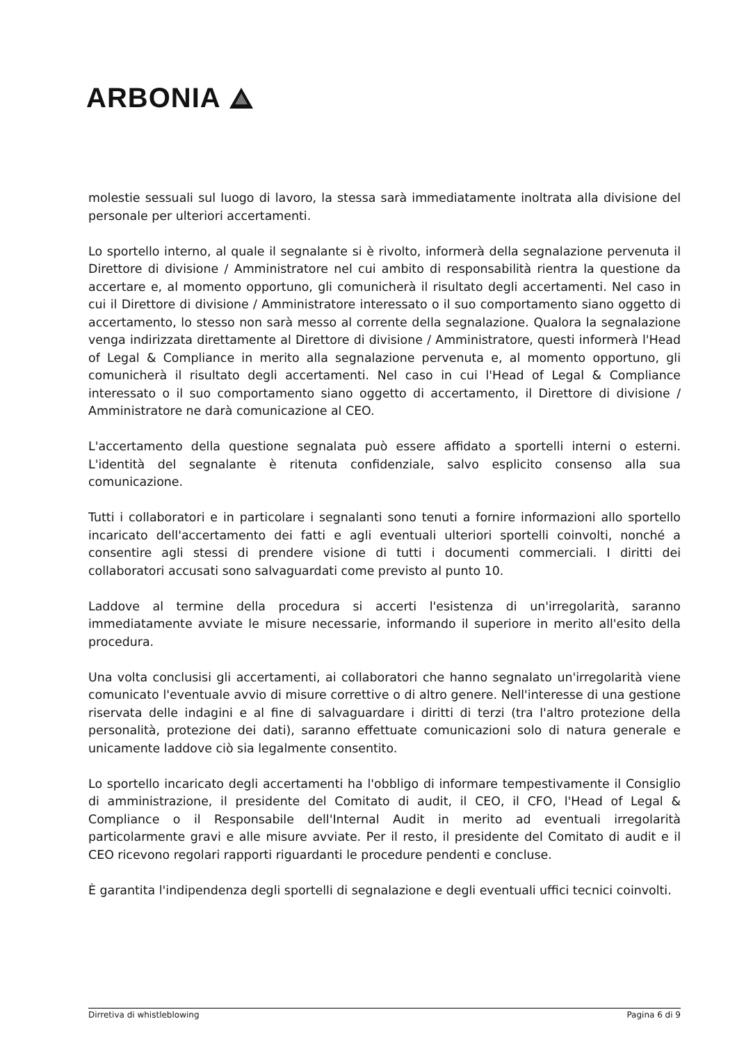ARBONIA
molestie sessuali sul luogo di lavoro, la stessa sarà immediatamente inoltrata alla divisione del personale per ulteriori accertamenti.
Lo sportello interno, al quale il segnalante si è rivolto, informerà della segnalazione pervenuta il Direttore di divisione / Amministratore nel cui ambito di responsabilità rientra la questione da accertare e, al momento opportuno, gli comunicherà il risultato degli accertamenti. Nel caso in cui il Direttore di divisione / Amministratore interessato o il suo comportamento siano oggetto di accertamento, lo stesso non sarà messo al corrente della segnalazione. Qualora la segnalazione venga indirizzata direttamente al Direttore di divisione / Amministratore, questi informerà l'Head of Legal & Compliance in merito alla segnalazione pervenuta e, al momento opportuno, gli comunicherà il risultato degli accertamenti. Nel caso in cui l'Head of Legal & Compliance interessato o il suo comportamento siano oggetto di accertamento, il Direttore di divisione / Amministratore ne darà comunicazione al CEO.
L'accertamento della questione segnalata può essere affidato a sportelli interni o esterni. L'identità del segnalante è ritenuta confidenziale, salvo esplicito consenso alla sua comunicazione.
Tutti i collaboratori e in particolare i segnalanti sono tenuti a fornire informazioni allo sportello incaricato dell'accertamento dei fatti e agli eventuali ulteriori sportelli coinvolti, nonché a consentire agli stessi di prendere visione di tutti i documenti commerciali. I diritti dei collaboratori accusati sono salvaguardati come previsto al punto 10.
Laddove al termine della procedura si accerti l'esistenza di un'irregolarità, saranno immediatamente avviate le misure necessarie, informando il superiore in merito all'esito della procedura.
Una volta conclusisi gli accertamenti, ai collaboratori che hanno segnalato un'irregolarità viene comunicato l'eventuale avvio di misure correttive o di altro genere. Nell'interesse di una gestione riservata delle indagini e al fine di salvaguardare i diritti di terzi (tra l'altro protezione della personalità, protezione dei dati), saranno effettuate comunicazioni solo di natura generale e unicamente laddove ciò sia legalmente consentito.
Lo sportello incaricato degli accertamenti ha l'obbligo di informare tempestivamente il Consiglio di amministrazione, il presidente del Comitato di audit, il CEO, il CFO, l'Head of Legal & Compliance o il Responsabile dell'Internal Audit in merito ad eventuali irregolarità particolarmente gravi e alle misure avviate. Per il resto, il presidente del Comitato di audit e il CEO ricevono regolari rapporti riguardanti le procedure pendenti e concluse.
È garantita l'indipendenza degli sportelli di segnalazione e degli eventuali uffici tecnici coinvolti.
Dirretiva di whistleblowing Pagina 6 di 9